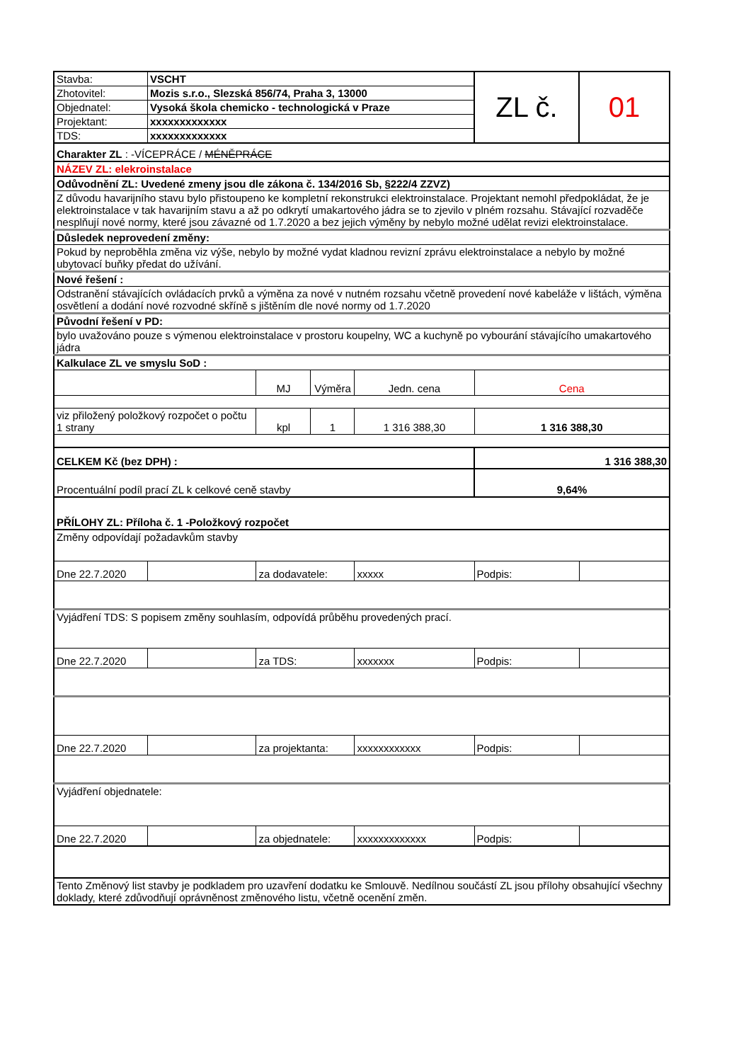| Stavba: | VSCHT | | | | ZL č. | 01 |
| Zhotovitel: | Mozis s.r.o., Slezská 856/74, Praha 3, 13000 | | | | | |
| Objednatel: | Vysoká škola chemicko - technologická v Praze | | | | | |
| Projektant: | xxxxxxxxxxxxx | | | | | |
| TDS: | xxxxxxxxxxxxx | | | | | |
| Charakter ZL : -VÍCEPRÁCE / MÉNĚPRÁCE | | | | | | |
| NÁZEV ZL: elekroinstalace | | | | | | |
| Odůvodnění ZL: Uvedené zmeny jsou dle zákona č. 134/2016 Sb, §222/4 ZZVZ) | | | | | | |
| Z důvodu havarijního stavu bylo přistoupeno ke kompletní rekonstrukci elektroinstalace. Projektant nemohl předpokládat, že je elektroinstalace v tak havarijním stavu a až po odkrytí umakartového jádra se to zjevilo v plném rozsahu. Stávající rozvaděče nesplňují nové normy, které jsou závazné od 1.7.2020 a bez jejich výměny by nebylo možné udělat revizi elektroinstalace. | | | | | | |
| Důsledek neprovedení změny: | | | | | | |
| Pokud by neproběhla změna viz výše, nebylo by možné vydat kladnou revizní zprávu elektroinstalace a nebylo by možné ubytovací buňky předat do užívání. | | | | | | |
| Nové řešení : | | | | | | |
| Odstranění stávajících ovládacích prvků a výměna za nové v nutném rozsahu včetně provedení nové kabeláže v lištách, výměna osvětlení a dodání nové rozvodné skříně s jištěním dle nové normy od 1.7.2020 | | | | | | |
| Původní řešení v PD: | | | | | | |
| bylo uvažováno pouze s výmenou elektroinstalace v prostoru koupelny, WC a kuchyně po vybourání stávajícího umakartového jádra | | | | | | |
| Kalkulace ZL ve smyslu SoD : | | | | | | |
| | | MJ | Výměra | Jedn. cena | Cena | |
| viz přiložený položkový rozpočet o počtu 1 strany | | kpl | 1 | 1 316 388,30 | 1 316 388,30 | |
| CELKEM Kč (bez DPH) : | | | | | 1 316 388,30 | |
| Procentuální podíl prací ZL k celkové ceně stavby | | | | | 9,64% | |
| PŘÍLOHY ZL: Příloha č. 1 -Položkový rozpočet | | | | | | |
| Změny odpovídají požadavkům stavby | | | | | | |
| Dne 22.7.2020 | | za dodavatele: | | xxxxx | Podpis: | |
| Vyjádření TDS: S popisem změny souhlasím, odpovídá průběhu provedených prací. | | | | | | |
| Dne 22.7.2020 | | za TDS: | | xxxxxxx | Podpis: | |
| Dne 22.7.2020 | | za projektanta: | | xxxxxxxxxxxx | Podpis: | |
| Vyjádření objednatele: | | | | | | |
| Dne 22.7.2020 | | za objednatele: | | xxxxxxxxxxxxx | Podpis: | |
| Tento Změnový list stavby je podkladem pro uzavření dodatku ke Smlouvě. Nedílnou součástí ZL jsou přílohy obsahující všechny doklady, které zdůvodňují oprávněnost změnového listu, včetně ocenění změn. | | | | | | |